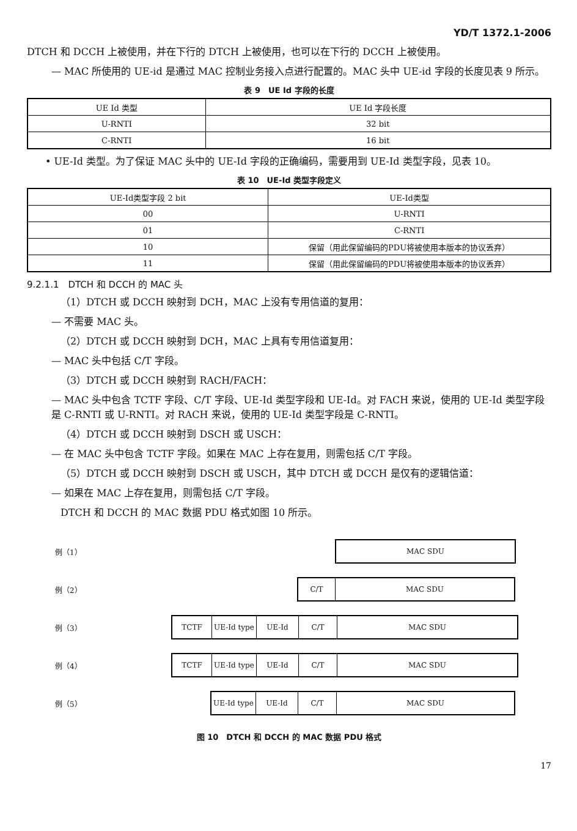YD/T 1372.1-2006
DTCH 和 DCCH 上被使用，并在下行的 DTCH 上被使用，也可以在下行的 DCCH 上被使用。
— MAC 所使用的 UE-id 是通过 MAC 控制业务接入点进行配置的。MAC 头中 UE-id 字段的长度见表 9 所示。
表 9　UE Id 字段的长度
| UE Id 类型 | UE Id 字段长度 |
| --- | --- |
| U-RNTI | 32 bit |
| C-RNTI | 16 bit |
• UE-Id 类型。为了保证 MAC 头中的 UE-Id 字段的正确编码，需要用到 UE-Id 类型字段，见表 10。
表 10　UE-Id 类型字段定义
| UE-Id类型字段 2 bit | UE-Id类型 |
| --- | --- |
| 00 | U-RNTI |
| 01 | C-RNTI |
| 10 | 保留（用此保留编码的PDU将被使用本版本的协议丢弃） |
| 11 | 保留（用此保留编码的PDU将被使用本版本的协议丢弃） |
9.2.1.1　DTCH 和 DCCH 的 MAC 头
（1）DTCH 或 DCCH 映射到 DCH，MAC 上没有专用信道的复用：
— 不需要 MAC 头。
（2）DTCH 或 DCCH 映射到 DCH，MAC 上具有专用信道复用：
— MAC 头中包括 C/T 字段。
（3）DTCH 或 DCCH 映射到 RACH/FACH：
— MAC 头中包含 TCTF 字段、C/T 字段、UE-Id 类型字段和 UE-Id。对 FACH 来说，使用的 UE-Id 类型字段是 C-RNTI 或 U-RNTI。对 RACH 来说，使用的 UE-Id 类型字段是 C-RNTI。
（4）DTCH 或 DCCH 映射到 DSCH 或 USCH：
— 在 MAC 头中包含 TCTF 字段。如果在 MAC 上存在复用，则需包括 C/T 字段。
（5）DTCH 或 DCCH 映射到 DSCH 或 USCH，其中 DTCH 或 DCCH 是仅有的逻辑信道：
— 如果在 MAC 上存在复用，则需包括 C/T 字段。
DTCH 和 DCCH 的 MAC 数据 PDU 格式如图 10 所示。
例（1）
MAC SDU
例（2）
C/T MAC SDU
例（3）
TCTF UE-Id type UE-Id C/T MAC SDU
例（4）
TCTF UE-Id type UE-Id C/T MAC SDU
例（5）
UE-Id type UE-Id C/T MAC SDU
图 10　DTCH 和 DCCH 的 MAC 数据 PDU 格式
17